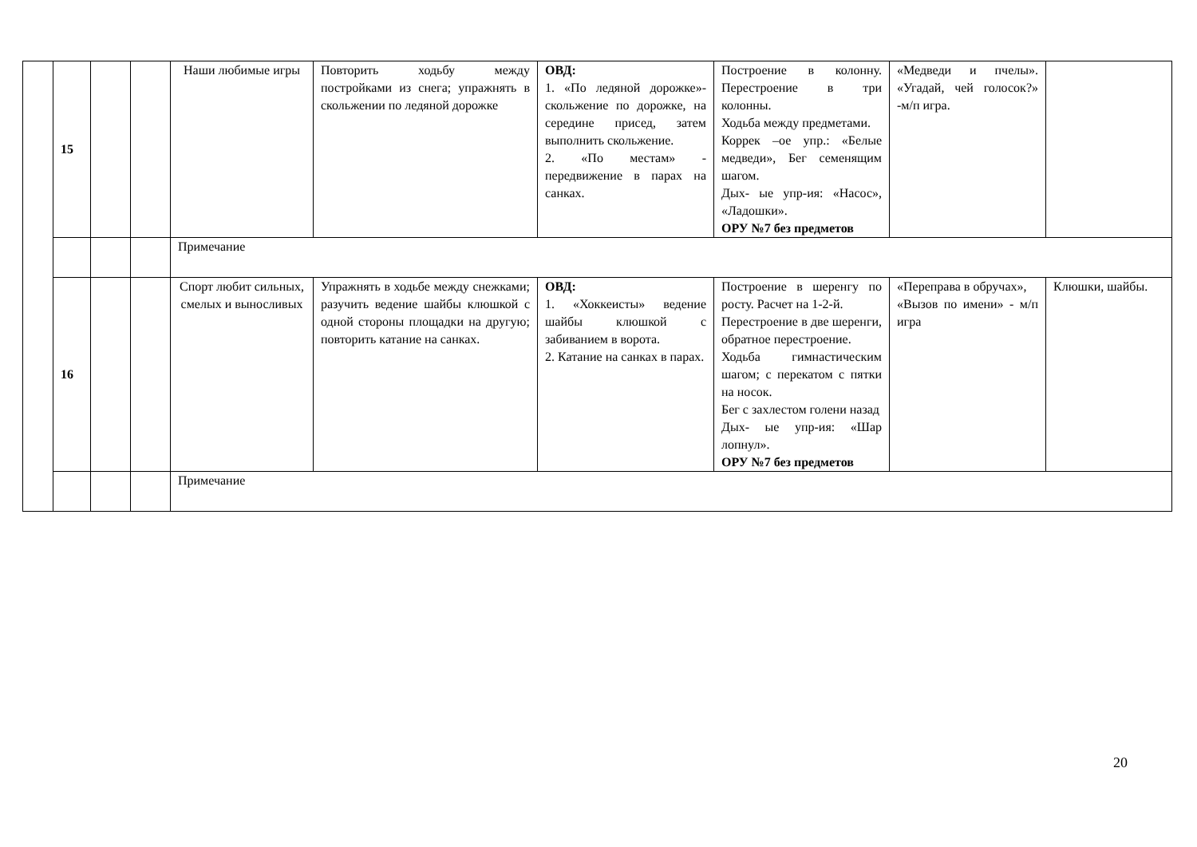| | 15 | | | Наши любимые игры | Повторить ходьбу между постройками из снега; упражнять в скольжении по ледяной дорожке | ОВД: 1. «По ледяной дорожке»- скольжение по дорожке, на середине присед, затем выполнить скольжение. 2. «По местам» - передвижение в парах на санках. | Построение в колонну. Перестроение в три колонны. Ходьба между предметами. Коррек –ое упр.: «Белые медведи», Бег семенящим шагом. Дых- ые упр-ия: «Насос», «Ладошки». ОРУ №7 без предметов | «Медведи и пчелы». «Угадай, чей голосок?» -м/п игра. | |
| | | | | Примечание | | | | | |
| | 16 | | | Спорт любит сильных, смелых и выносливых | Упражнять в ходьбе между снежками; разучить ведение шайбы клюшкой с одной стороны площадки на другую; повторить катание на санках. | ОВД: 1. «Хоккеисты» ведение шайбы клюшкой с забиванием в ворота. 2. Катание на санках в парах. | Построение в шеренгу по росту. Расчет на 1-2-й. Перестроение в две шеренги, обратное перестроение. Ходьба гимнастическим шагом; с перекатом с пятки на носок. Бег с захлестом голени назад Дых- ые упр-ия: «Шар лопнул». ОРУ №7 без предметов | «Переправа в обручах», «Вызов по имени» - м/п игра | Клюшки, шайбы. |
| | | | | Примечание | | | | | |
20